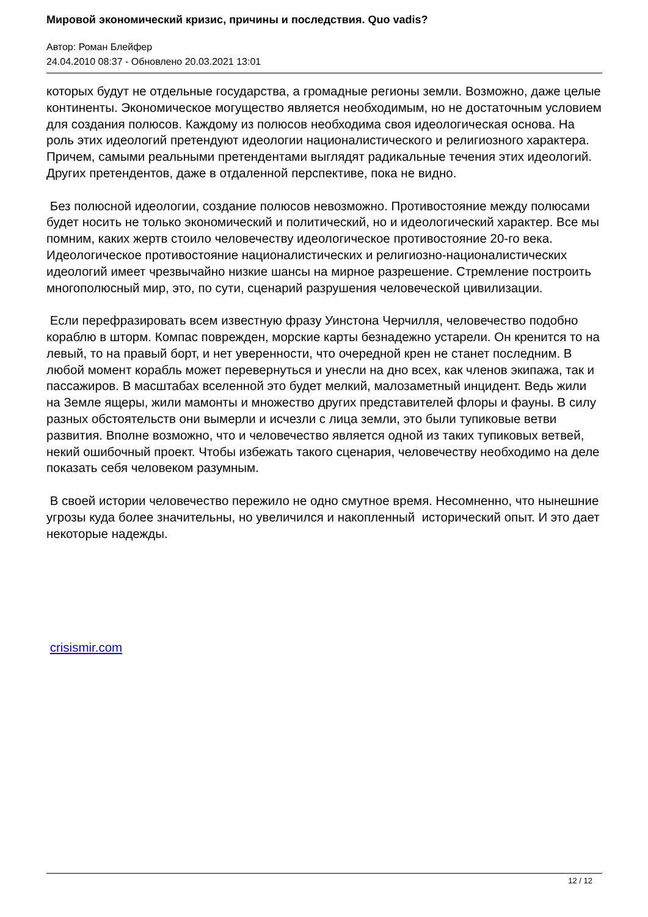Мировой экономический кризис, причины и последствия. Quo vadis?
Автор: Роман Блейфер
24.04.2010 08:37 - Обновлено 20.03.2021 13:01
которых будут не отдельные государства, а громадные регионы земли. Возможно, даже целые континенты. Экономическое могущество является необходимым, но не достаточным условием для создания полюсов. Каждому из полюсов необходима своя идеологическая основа. На роль этих идеологий претендуют идеологии националистического и религиозного характера. Причем, самыми реальными претендентами выглядят радикальные течения этих идеологий. Других претендентов, даже в отдаленной перспективе, пока не видно.
Без полюсной идеологии, создание полюсов невозможно. Противостояние между полюсами будет носить не только экономический и политический, но и идеологический характер. Все мы помним, каких жертв стоило человечеству идеологическое противостояние 20-го века. Идеологическое противостояние националистических и религиозно-националистических идеологий имеет чрезвычайно низкие шансы на мирное разрешение. Стремление построить многополюсный мир, это, по сути, сценарий разрушения человеческой цивилизации.
Если перефразировать всем известную фразу Уинстона Черчилля, человечество подобно кораблю в шторм. Компас поврежден, морские карты безнадежно устарели. Он кренится то на левый, то на правый борт, и нет уверенности, что очередной крен не станет последним. В любой момент корабль может перевернуться и унесли на дно всех, как членов экипажа, так и пассажиров. В масштабах вселенной это будет мелкий, малозаметный инцидент. Ведь жили на Земле ящеры, жили мамонты и множество других представителей флоры и фауны. В силу разных обстоятельств они вымерли и исчезли с лица земли, это были тупиковые ветви развития. Вполне возможно, что и человечество является одной из таких тупиковых ветвей, некий ошибочный проект. Чтобы избежать такого сценария, человечеству необходимо на деле показать себя человеком разумным.
В своей истории человечество пережило не одно смутное время. Несомненно, что нынешние угрозы куда более значительны, но увеличился и накопленный исторический опыт. И это дает некоторые надежды.
crisismir.com
12 / 12